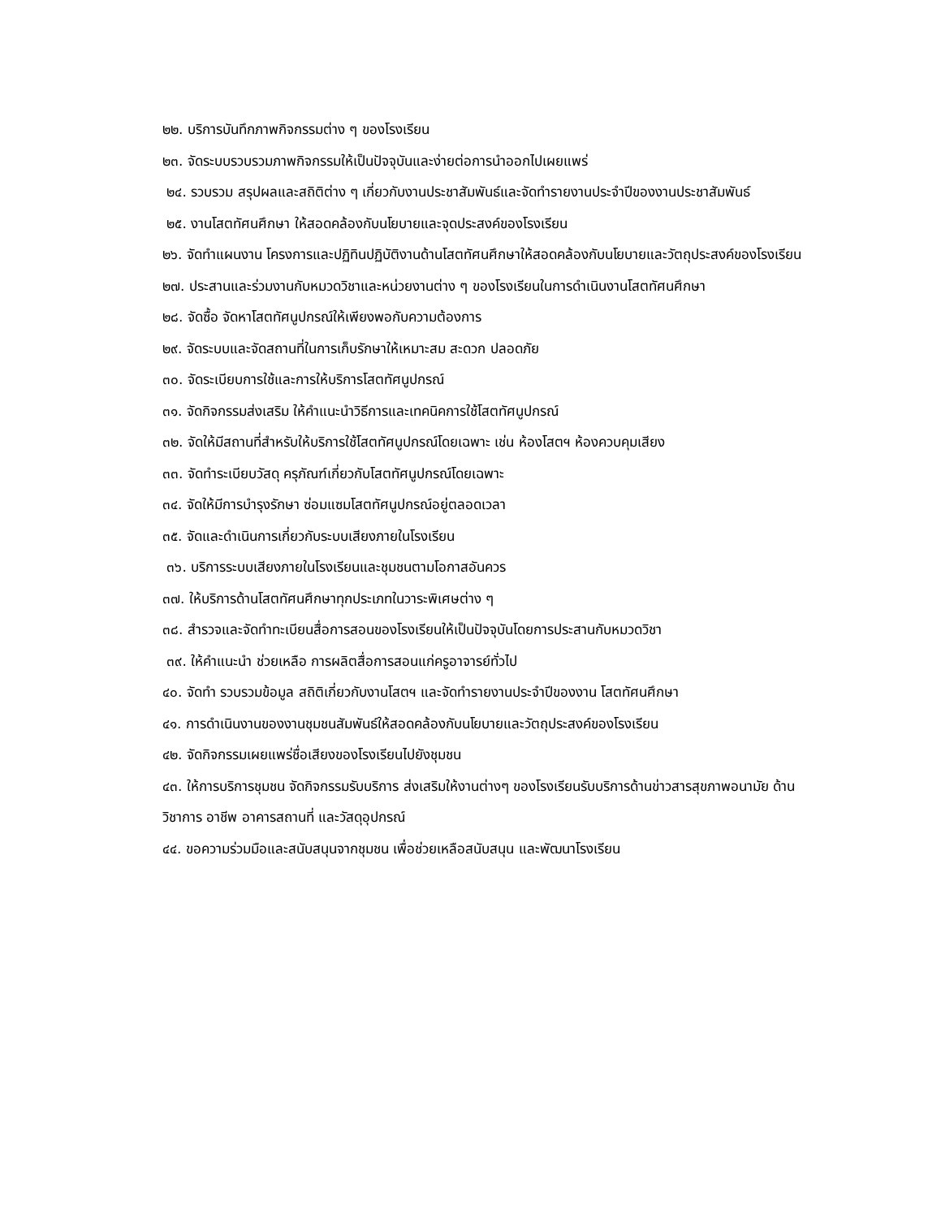๒๒. บริการบันทึกภาพกิจกรรมต่าง ๆ ของโรงเรียน
๒๓. จัดระบบรวบรวมภาพกิจกรรมให้เป็นปัจจุบันและง่ายต่อการนำออกไปเผยแพร่
๒๔. รวบรวม สรุปผลและสถิติต่าง ๆ เกี่ยวกับงานประชาสัมพันธ์และจัดทำรายงานประจำปีของงานประชาสัมพันธ์
๒๕. งานโสตทัศนศึกษา ให้สอดคล้องกับนโยบายและจุดประสงค์ของโรงเรียน
๒๖. จัดทำแผนงาน โครงการและปฏิทินปฏิบัติงานด้านโสตทัศนศึกษาให้สอดคล้องกับนโยบายและวัตถุประสงค์ของโรงเรียน
๒๗. ประสานและร่วมงานกับหมวดวิชาและหน่วยงานต่าง ๆ ของโรงเรียนในการดำเนินงานโสตทัศนศึกษา
๒๘. จัดซื้อ จัดหาโสตทัศนูปกรณ์ให้เพียงพอกับความต้องการ
๒๙. จัดระบบและจัดสถานที่ในการเก็บรักษาให้เหมาะสม สะดวก ปลอดภัย
๓๐. จัดระเบียบการใช้และการให้บริการโสตทัศนูปกรณ์
๓๑. จัดกิจกรรมส่งเสริม ให้คำแนะนำวิธีการและเทคนิคการใช้โสตทัศนูปกรณ์
๓๒. จัดให้มีสถานที่สำหรับให้บริการใช้โสตทัศนูปกรณ์โดยเฉพาะ เช่น ห้องโสตฯ ห้องควบคุมเสียง
๓๓. จัดทำระเบียบวัสดุ ครุภัณฑ์เกี่ยวกับโสตทัศนูปกรณ์โดยเฉพาะ
๓๔. จัดให้มีการบำรุงรักษา ซ่อมแซมโสตทัศนูปกรณ์อยู่ตลอดเวลา
๓๕. จัดและดำเนินการเกี่ยวกับระบบเสียงภายในโรงเรียน
๓๖. บริการระบบเสียงภายในโรงเรียนและชุมชนตามโอกาสอันควร
๓๗. ให้บริการด้านโสตทัศนศึกษาทุกประเภทในวาระพิเศษต่าง ๆ
๓๘. สำรวจและจัดทำทะเบียนสื่อการสอนของโรงเรียนให้เป็นปัจจุบันโดยการประสานกับหมวดวิชา
๓๙. ให้คำแนะนำ ช่วยเหลือ การผลิตสื่อการสอนแก่ครูอาจารย์ทั่วไป
๔๐. จัดทำ รวบรวมข้อมูล สถิติเกี่ยวกับงานโสตฯ และจัดทำรายงานประจำปีของงาน โสตทัศนศึกษา
๔๑. การดำเนินงานของงานชุมชนสัมพันธ์ให้สอดคล้องกับนโยบายและวัตถุประสงค์ของโรงเรียน
๔๒. จัดกิจกรรมเผยแพร่ชื่อเสียงของโรงเรียนไปยังชุมชน
๔๓. ให้การบริการชุมชน จัดกิจกรรมรับบริการ ส่งเสริมให้งานต่างๆ ของโรงเรียนรับบริการด้านข่าวสารสุขภาพอนามัย ด้านวิชาการ อาชีพ อาคารสถานที่ และวัสดุอุปกรณ์
๔๔. ขอความร่วมมือและสนับสนุนจากชุมชน เพื่อช่วยเหลือสนับสนุน และพัฒนาโรงเรียน